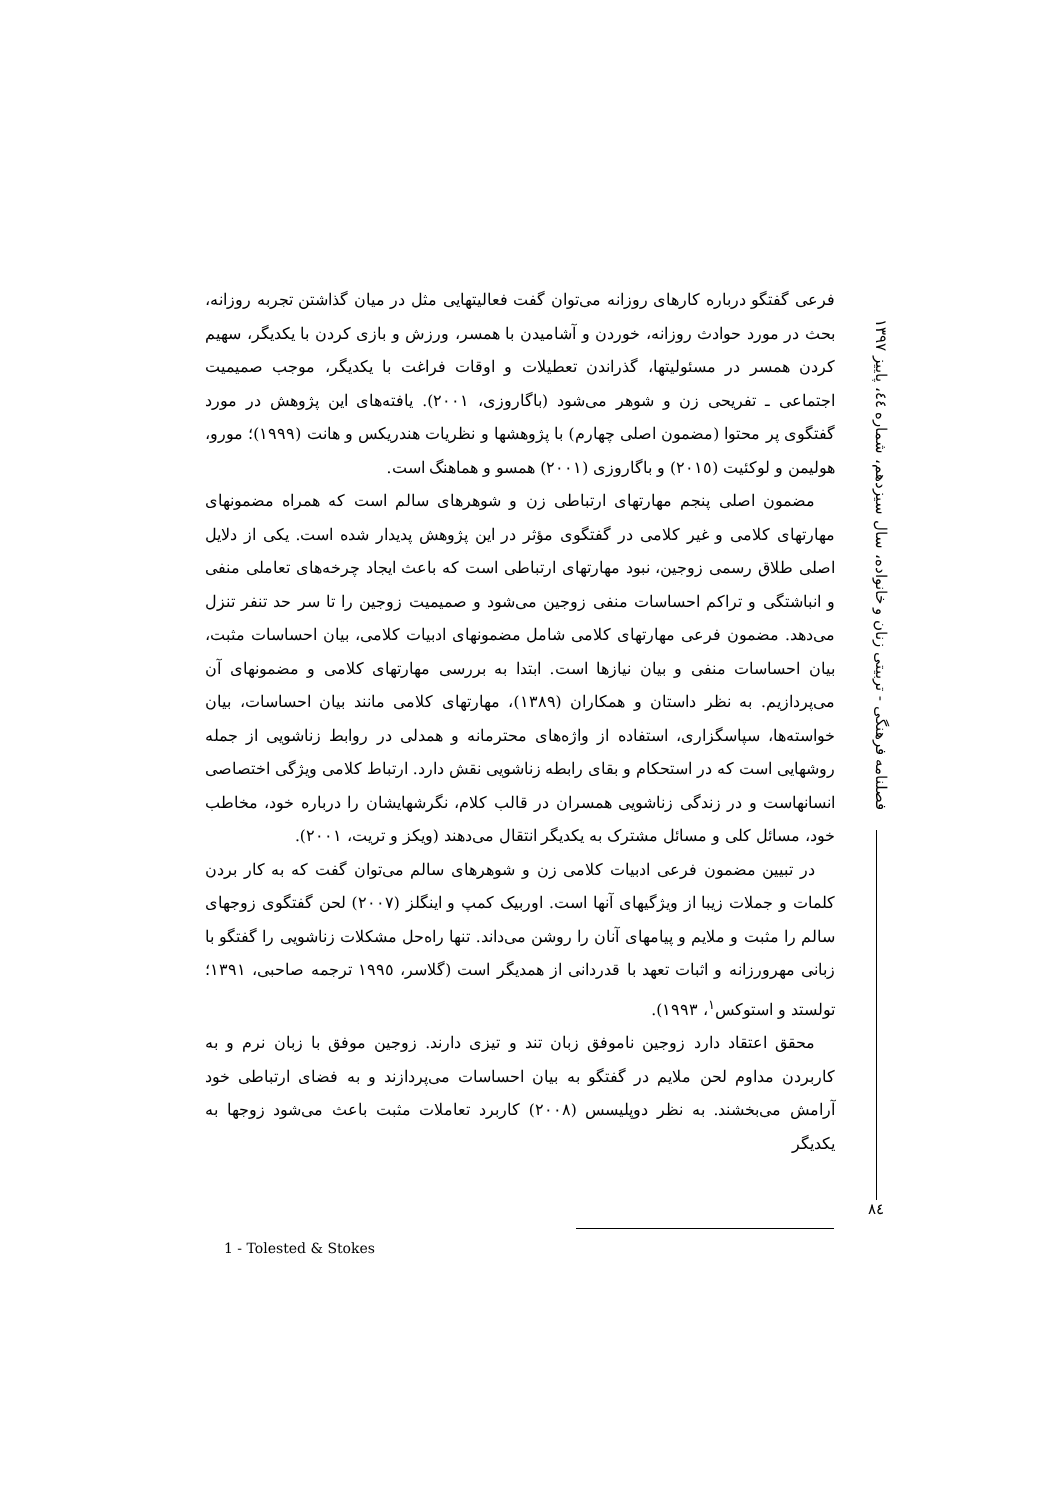فصلنامه فرهنگی - تربیتی زنان و خانواده، سال سیزدهم، شماره ٤٤، پاییز ١٣٩٧
فرعی گفتگو درباره کارهای روزانه می‌توان گفت فعالیتهایی مثل در میان گذاشتن تجربه روزانه، بحث در مورد حوادث روزانه، خوردن و آشامیدن با همسر، ورزش و بازی کردن با یکدیگر، سهیم کردن همسر در مسئولیتها، گذراندن تعطیلات و اوقات فراغت با یکدیگر، موجب صمیمیت اجتماعی ـ تفریحی زن و شوهر می‌شود (باگاروزی، ٢٠٠١). یافته‌های این پژوهش در مورد گفتگوی پر محتوا (مضمون اصلی چهارم) با پژوهشها و نظریات هندریکس و هانت (١٩٩٩)؛ مورو، هولیمن و لوکئیت (٢٠١٥) و باگاروزی (٢٠٠١) همسو و هماهنگ است.
مضمون اصلی پنجم مهارتهای ارتباطی زن و شوهرهای سالم است که همراه مضمونهای مهارتهای کلامی و غیر کلامی در گفتگوی مؤثر در این پژوهش پدیدار شده است. یکی از دلایل اصلی طلاق رسمی زوجین، نبود مهارتهای ارتباطی است که باعث ایجاد چرخه‌های تعاملی منفی و انباشتگی و تراکم احساسات منفی زوجین می‌شود و صمیمیت زوجین را تا سر حد تنفر تنزل می‌دهد. مضمون فرعی مهارتهای کلامی شامل مضمونهای ادبیات کلامی، بیان احساسات مثبت، بیان احساسات منفی و بیان نیازها است. ابتدا به بررسی مهارتهای کلامی و مضمونهای آن می‌پردازیم. به نظر داستان و همکاران (١٣٨٩)، مهارتهای کلامی مانند بیان احساسات، بیان خواسته‌ها، سپاسگزاری، استفاده از واژه‌های محترمانه و همدلی در روابط زناشویی از جمله روشهایی است که در استحکام و بقای رابطه زناشویی نقش دارد. ارتباط کلامی ویژگی اختصاصی انسانهاست و در زندگی زناشویی همسران در قالب کلام، نگرشهایشان را درباره خود، مخاطب خود، مسائل کلی و مسائل مشترک به یکدیگر انتقال می‌دهند (ویکز و تریت، ٢٠٠١).
در تبیین مضمون فرعی ادبیات کلامی زن و شوهرهای سالم می‌توان گفت که به کار بردن کلمات و جملات زیبا از ویژگیهای آنها است. اوربیک کمپ و اینگلز (٢٠٠٧) لحن گفتگوی زوجهای سالم را مثبت و ملایم و پیامهای آنان را روشن می‌داند. تنها راه‌حل مشکلات زناشویی را گفتگو با زبانی مهرورزانه و اثبات تعهد با قدردانی از همدیگر است (گلاسر، ١٩٩٥ ترجمه صاحبی، ١٣٩١؛ تولستد و استوکس<sup>١</sup>، ١٩٩٣).
محقق اعتقاد دارد زوجین ناموفق زبان تند و تیزی دارند. زوجین موفق با زبان نرم و به کاربردن مداوم لحن ملایم در گفتگو به بیان احساسات می‌پردازند و به فضای ارتباطی خود آرامش می‌بخشند. به نظر دوپلیسس (٢٠٠٨) کاربرد تعاملات مثبت باعث می‌شود زوجها به یکدیگر
٨٤
1 - Tolested & Stokes